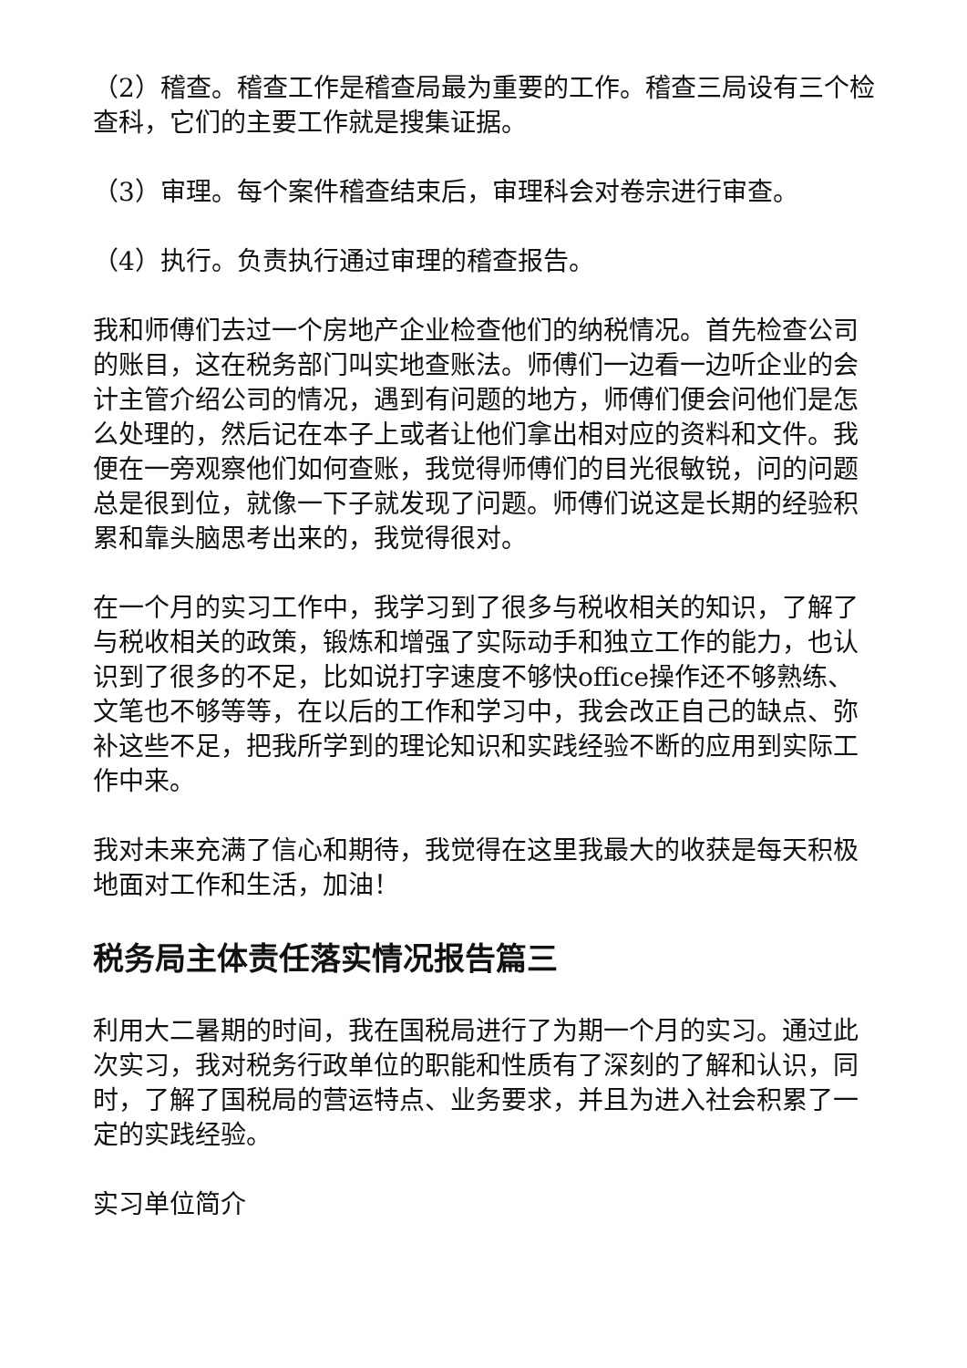（2）稽查。稽查工作是稽查局最为重要的工作。稽查三局设有三个检查科，它们的主要工作就是搜集证据。
（3）审理。每个案件稽查结束后，审理科会对卷宗进行审查。
（4）执行。负责执行通过审理的稽查报告。
我和师傅们去过一个房地产企业检查他们的纳税情况。首先检查公司的账目，这在税务部门叫实地查账法。师傅们一边看一边听企业的会计主管介绍公司的情况，遇到有问题的地方，师傅们便会问他们是怎么处理的，然后记在本子上或者让他们拿出相对应的资料和文件。我便在一旁观察他们如何查账，我觉得师傅们的目光很敏锐，问的问题总是很到位，就像一下子就发现了问题。师傅们说这是长期的经验积累和靠头脑思考出来的，我觉得很对。
在一个月的实习工作中，我学习到了很多与税收相关的知识，了解了与税收相关的政策，锻炼和增强了实际动手和独立工作的能力，也认识到了很多的不足，比如说打字速度不够快office操作还不够熟练、文笔也不够等等，在以后的工作和学习中，我会改正自己的缺点、弥补这些不足，把我所学到的理论知识和实践经验不断的应用到实际工作中来。
我对未来充满了信心和期待，我觉得在这里我最大的收获是每天积极地面对工作和生活，加油！
税务局主体责任落实情况报告篇三
利用大二暑期的时间，我在国税局进行了为期一个月的实习。通过此次实习，我对税务行政单位的职能和性质有了深刻的了解和认识，同时，了解了国税局的营运特点、业务要求，并且为进入社会积累了一定的实践经验。
实习单位简介